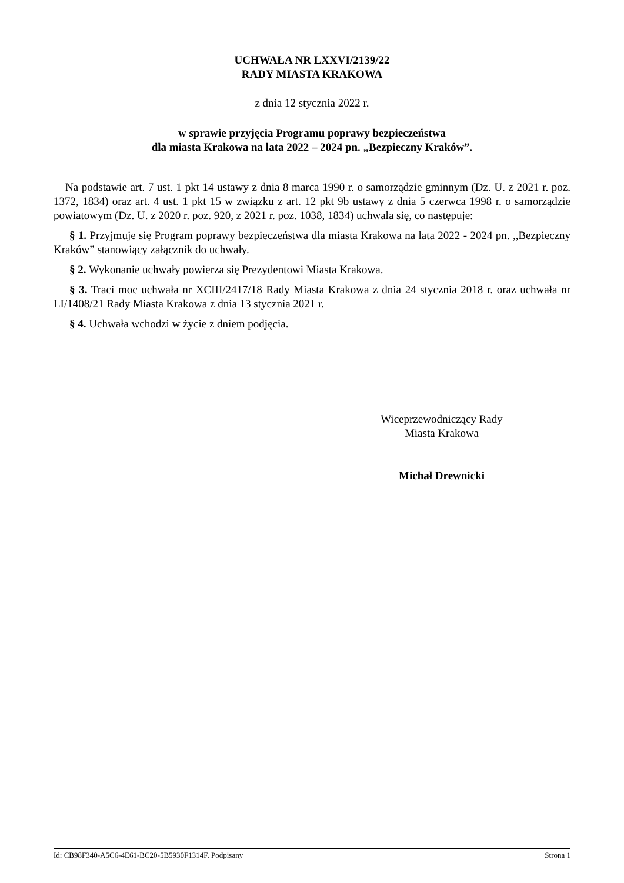UCHWAŁA NR LXXVI/2139/22
RADY MIASTA KRAKOWA
z dnia 12 stycznia 2022 r.
w sprawie przyjęcia Programu poprawy bezpieczeństwa
dla miasta Krakowa na lata 2022 – 2024 pn. „Bezpieczny Kraków”.
Na podstawie art. 7 ust. 1 pkt 14 ustawy z dnia 8 marca 1990 r. o samorządzie gminnym (Dz. U. z 2021 r. poz. 1372, 1834) oraz art. 4 ust. 1 pkt 15 w związku z art. 12 pkt 9b ustawy z dnia 5 czerwca 1998 r. o samorządzie powiatowym (Dz. U. z 2020 r. poz. 920, z 2021 r. poz. 1038, 1834) uchwala się, co następuje:
§ 1. Przyjmuje się Program poprawy bezpieczeństwa dla miasta Krakowa na lata 2022 - 2024 pn. ,,Bezpieczny Kraków” stanowiący załącznik do uchwały.
§ 2. Wykonanie uchwały powierza się Prezydentowi Miasta Krakowa.
§ 3. Traci moc uchwała nr XCIII/2417/18 Rady Miasta Krakowa z dnia 24 stycznia 2018 r. oraz uchwała nr LI/1408/21 Rady Miasta Krakowa z dnia 13 stycznia 2021 r.
§ 4. Uchwała wchodzi w życie z dniem podjęcia.
Wiceprzewodniczący Rady
Miasta Krakowa
Michał Drewnicki
Id: CB98F340-A5C6-4E61-BC20-5B5930F1314F. Podpisany Strona 1